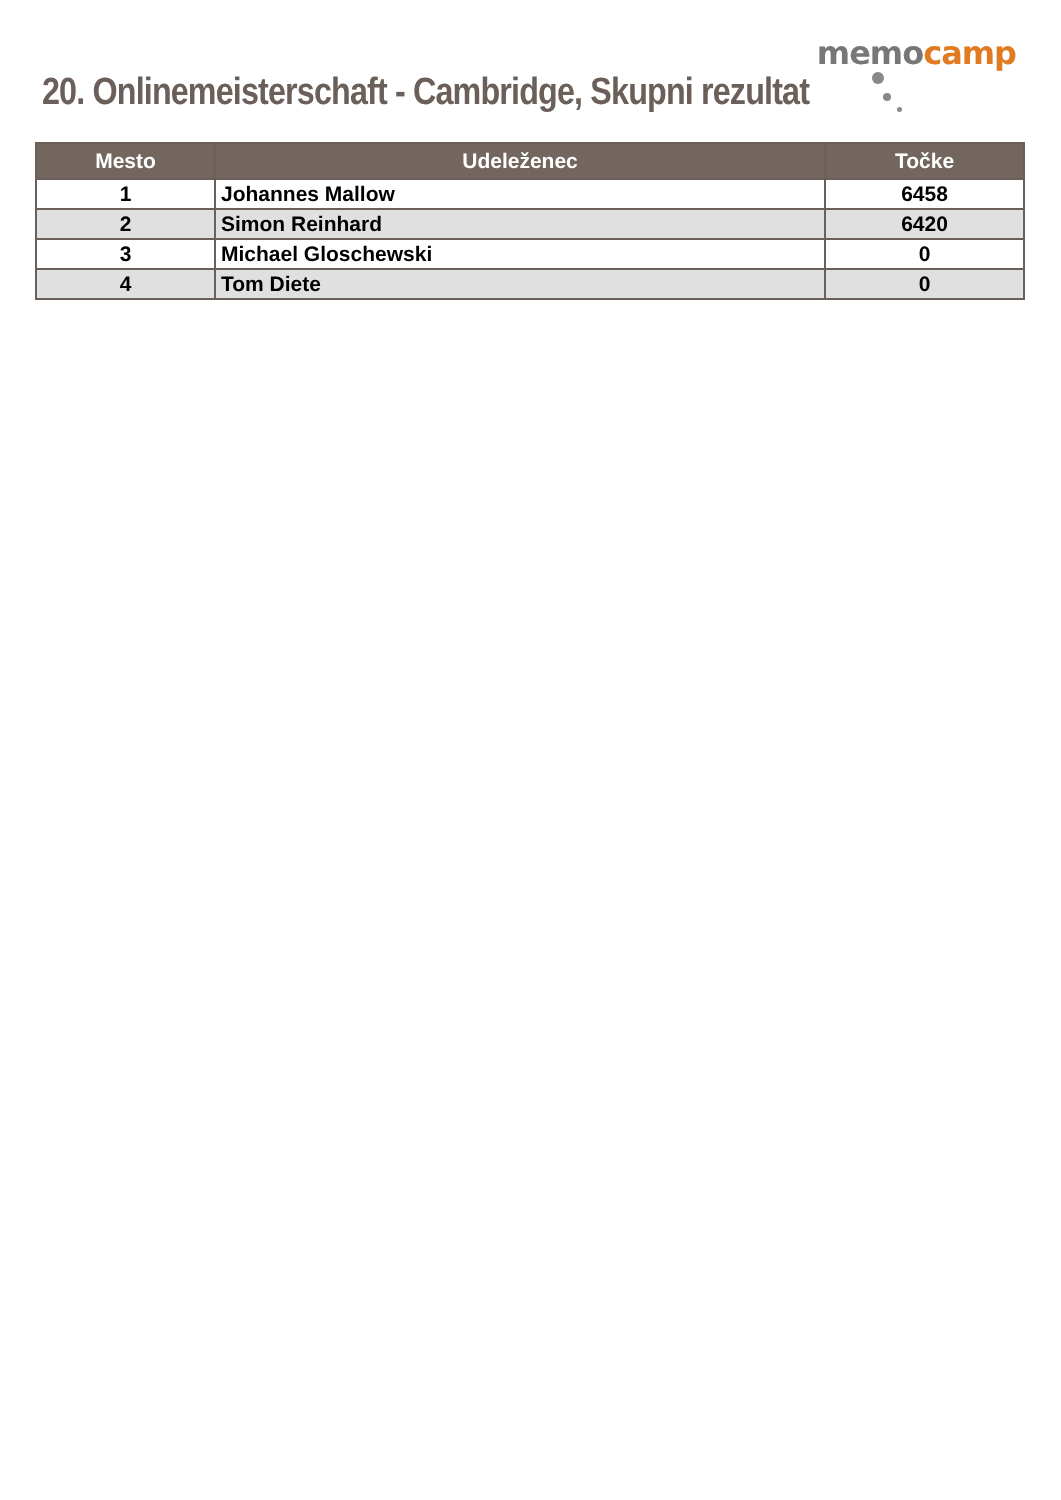memocamp
20. Onlinemeisterschaft - Cambridge, Skupni rezultat
| Mesto | Udeleženec | Točke |
| --- | --- | --- |
| 1 | Johannes Mallow | 6458 |
| 2 | Simon Reinhard | 6420 |
| 3 | Michael Gloschewski | 0 |
| 4 | Tom Diete | 0 |